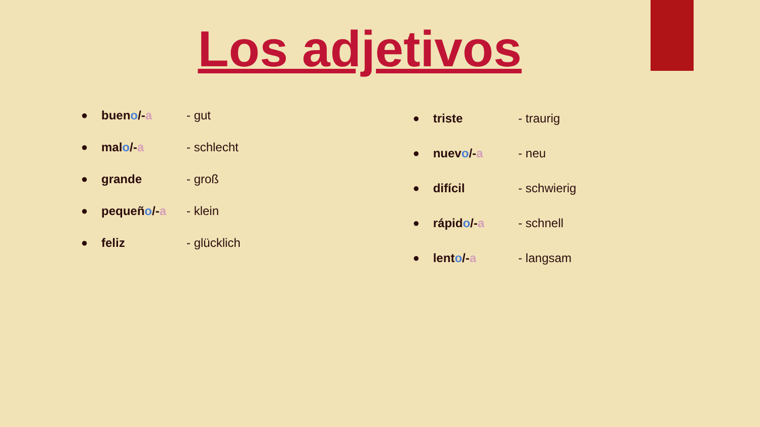Los adjetivos
● bueno/-a - gut
● malo/-a - schlecht
● grande - groß
● pequeño/-a - klein
● feliz - glücklich
● triste - traurig
● nuevo/-a - neu
● difícil - schwierig
● rápido/-a - schnell
● lento/-a - langsam